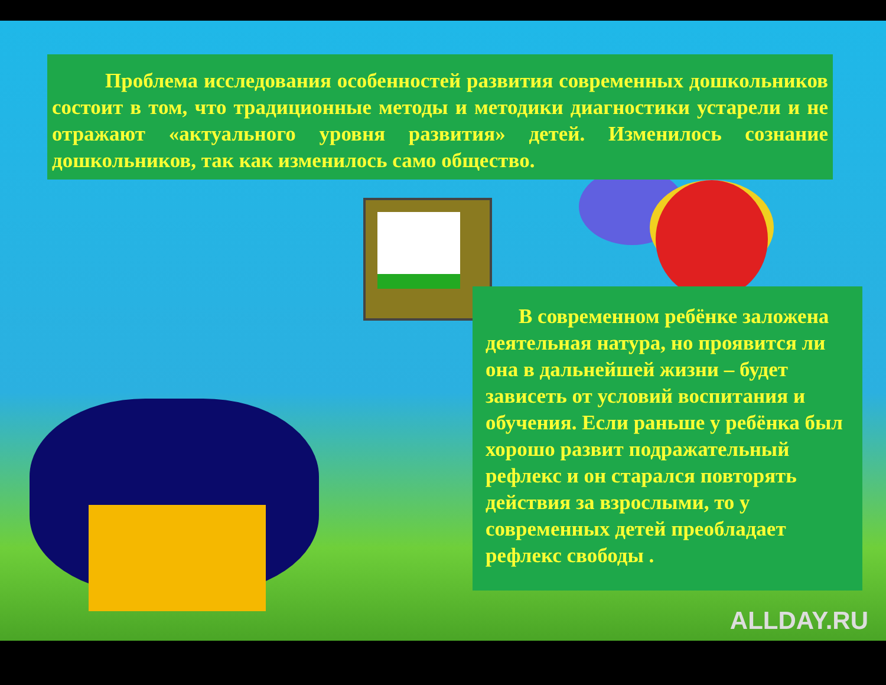Проблема исследования особенностей развития современных дошкольников состоит в том, что традиционные методы и методики диагностики устарели и не отражают «актуального уровня развития» детей. Изменилось сознание дошкольников, так как изменилось само общество.
В современном ребёнке заложена деятельная натура, но проявится ли она в дальнейшей жизни – будет зависеть от условий воспитания и обучения. Если раньше у ребёнка был хорошо развит подражательный рефлекс и он старался повторять действия за взрослыми, то у современных детей преобладает рефлекс свободы .
ALLDAY.RU